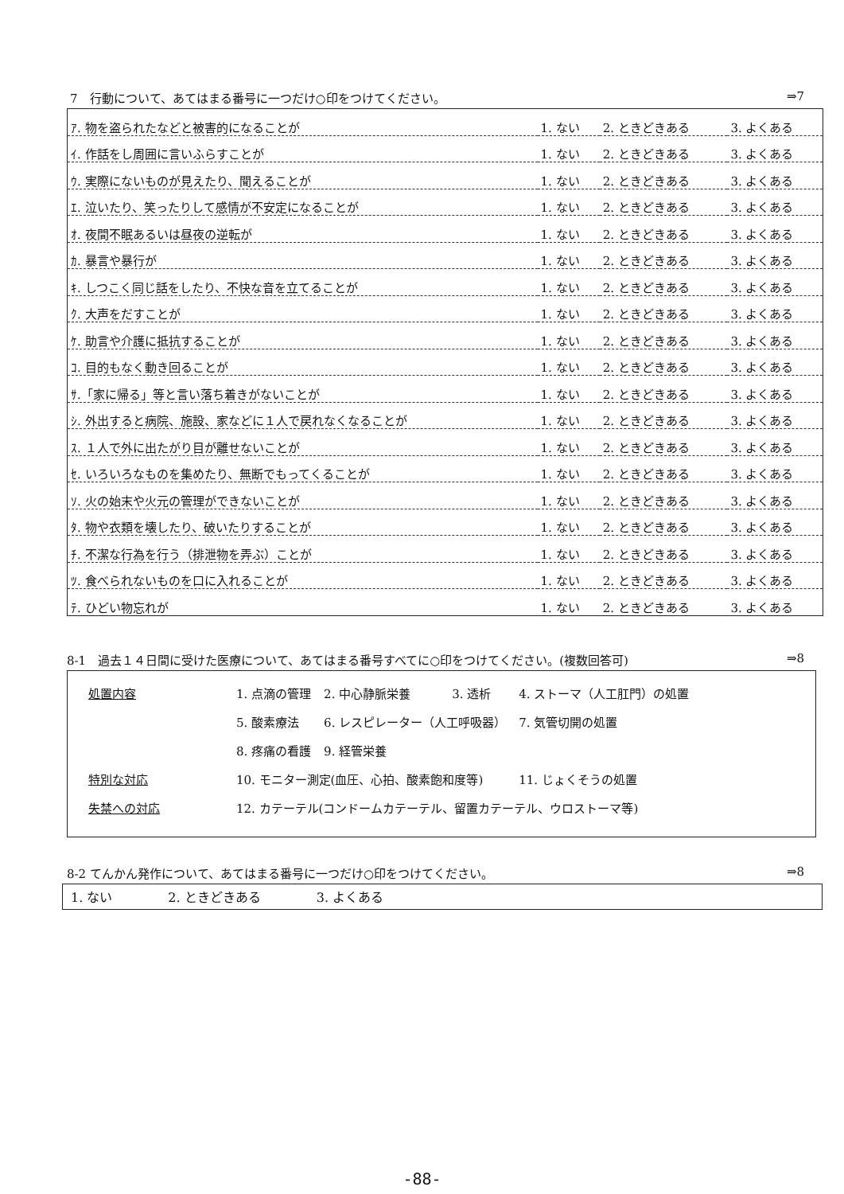7　行動について、あてはまる番号に一つだけ○印をつけてください。 ⇒7
| ｱ. 物を盗られたなどと被害的になることが | 1. ない | 2. ときどきある | 3. よくある |
| ｲ. 作話をし周囲に言いふらすことが | 1. ない | 2. ときどきある | 3. よくある |
| ｳ. 実際にないものが見えたり、聞えることが | 1. ない | 2. ときどきある | 3. よくある |
| ｴ. 泣いたり、笑ったりして感情が不安定になることが | 1. ない | 2. ときどきある | 3. よくある |
| ｵ. 夜間不眠あるいは昼夜の逆転が | 1. ない | 2. ときどきある | 3. よくある |
| ｶ. 暴言や暴行が | 1. ない | 2. ときどきある | 3. よくある |
| ｷ. しつこく同じ話をしたり、不快な音を立てることが | 1. ない | 2. ときどきある | 3. よくある |
| ｸ. 大声をだすことが | 1. ない | 2. ときどきある | 3. よくある |
| ｹ. 助言や介護に抵抗することが | 1. ない | 2. ときどきある | 3. よくある |
| ｺ. 目的もなく動き回ることが | 1. ない | 2. ときどきある | 3. よくある |
| ｻ.「家に帰る」等と言い落ち着きがないことが | 1. ない | 2. ときどきある | 3. よくある |
| ｼ. 外出すると病院、施設、家などに１人で戻れなくなることが | 1. ない | 2. ときどきある | 3. よくある |
| ｽ. １人で外に出たがり目が離せないことが | 1. ない | 2. ときどきある | 3. よくある |
| ｾ. いろいろなものを集めたり、無断でもってくることが | 1. ない | 2. ときどきある | 3. よくある |
| ｿ. 火の始末や火元の管理ができないことが | 1. ない | 2. ときどきある | 3. よくある |
| ﾀ. 物や衣類を壊したり、破いたりすることが | 1. ない | 2. ときどきある | 3. よくある |
| ﾁ. 不潔な行為を行う（排泄物を弄ぶ）ことが | 1. ない | 2. ときどきある | 3. よくある |
| ﾂ. 食べられないものを口に入れることが | 1. ない | 2. ときどきある | 3. よくある |
| ﾃ. ひどい物忘れが | 1. ない | 2. ときどきある | 3. よくある |
8-1　過去１４日間に受けた医療について、あてはまる番号すべてに○印をつけてください。(複数回答可) ⇒8
| 処置内容 | 1. 点滴の管理 | 2. 中心静脈栄養 | 3. 透析 | 4. ストーマ（人工肛門）の処置 |
| | 5. 酸素療法 | 6. レスピレーター（人工呼吸器） | | 7. 気管切開の処置 |
| | 8. 疼痛の看護 | 9. 経管栄養 | | |
| 特別な対応 | 10. モニター測定(血圧、心拍、酸素飽和度等) | | | 11. じょくそうの処置 |
| 失禁への対応 | 12. カテーテル(コンドームカテーテル、留置カテーテル、ウロストーマ等) | | | |
8-2 てんかん発作について、あてはまる番号に一つだけ○印をつけてください。 ⇒8
1. ない 2. ときどきある 3. よくある
-88-